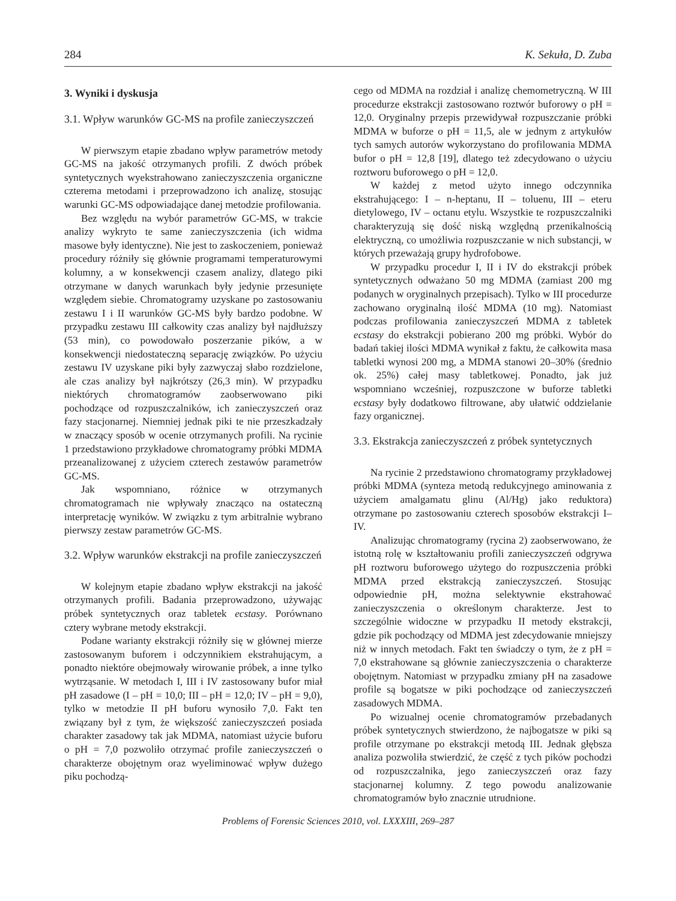284 K. Sekuła, D. Zuba
3. Wyniki i dyskusja
3.1. Wpływ warunków GC-MS na profile zanieczyszczeń
W pierwszym etapie zbadano wpływ parametrów metody GC-MS na jakość otrzymanych profili. Z dwóch próbek syntetycznych wyekstrahowano zanieczyszczenia organiczne czterema metodami i przeprowadzono ich analizę, stosując warunki GC-MS odpowiadające danej metodzie profilowania.
Bez względu na wybór parametrów GC-MS, w trakcie analizy wykryto te same zanieczyszczenia (ich widma masowe były identyczne). Nie jest to zaskoczeniem, ponieważ procedury różniły się głównie programami temperaturowymi kolumny, a w konsekwencji czasem analizy, dlatego piki otrzymane w danych warunkach były jedynie przesunięte względem siebie. Chromatogramy uzyskane po zastosowaniu zestawu I i II warunków GC-MS były bardzo podobne. W przypadku zestawu III całkowity czas analizy był najdłuższy (53 min), co powodowało poszerzanie pików, a w konsekwencji niedostateczną separację związków. Po użyciu zestawu IV uzyskane piki były zazwyczaj słabo rozdzielone, ale czas analizy był najkrótszy (26,3 min). W przypadku niektórych chromatogramów zaobserwowano piki pochodzące od rozpuszczalników, ich zanieczyszczeń oraz fazy stacjonarnej. Niemniej jednak piki te nie przeszkadzały w znaczący sposób w ocenie otrzymanych profili. Na rycinie 1 przedstawiono przykładowe chromatogramy próbki MDMA przeanalizowanej z użyciem czterech zestawów parametrów GC-MS.
Jak wspomniano, różnice w otrzymanych chromatogramach nie wpływały znacząco na ostateczną interpretację wyników. W związku z tym arbitralnie wybrano pierwszy zestaw parametrów GC-MS.
3.2. Wpływ warunków ekstrakcji na profile zanieczyszczeń
W kolejnym etapie zbadano wpływ ekstrakcji na jakość otrzymanych profili. Badania przeprowadzono, używając próbek syntetycznych oraz tabletek ecstasy. Porównano cztery wybrane metody ekstrakcji.
Podane warianty ekstrakcji różniły się w głównej mierze zastosowanym buforem i odczynnikiem ekstrahującym, a ponadto niektóre obejmowały wirowanie próbek, a inne tylko wytrząsanie. W metodach I, III i IV zastosowany bufor miał pH zasadowe (I – pH = 10,0; III – pH = 12,0; IV – pH = 9,0), tylko w metodzie II pH buforu wynosiło 7,0. Fakt ten związany był z tym, że większość zanieczyszczeń posiada charakter zasadowy tak jak MDMA, natomiast użycie buforu o pH = 7,0 pozwoliło otrzymać profile zanieczyszczeń o charakterze obojętnym oraz wyeliminować wpływ dużego piku pochodzą-
cego od MDMA na rozdział i analizę chemometryczną. W III procedurze ekstrakcji zastosowano roztwór buforowy o pH = 12,0. Oryginalny przepis przewidywał rozpuszczanie próbki MDMA w buforze o pH = 11,5, ale w jednym z artykułów tych samych autorów wykorzystano do profilowania MDMA bufor o pH = 12,8 [19], dlatego też zdecydowano o użyciu roztworu buforowego o pH = 12,0.
W każdej z metod użyto innego odczynnika ekstrahującego: I – n-heptanu, II – toluenu, III – eteru dietylowego, IV – octanu etylu. Wszystkie te rozpuszczalniki charakteryzują się dość niską względną przenikalnością elektryczną, co umożliwia rozpuszczanie w nich substancji, w których przeważają grupy hydrofobowe.
W przypadku procedur I, II i IV do ekstrakcji próbek syntetycznych odważano 50 mg MDMA (zamiast 200 mg podanych w oryginalnych przepisach). Tylko w III procedurze zachowano oryginalną ilość MDMA (10 mg). Natomiast podczas profilowania zanieczyszczeń MDMA z tabletek ecstasy do ekstrakcji pobierano 200 mg próbki. Wybór do badań takiej ilości MDMA wynikał z faktu, że całkowita masa tabletki wynosi 200 mg, a MDMA stanowi 20–30% (średnio ok. 25%) całej masy tabletkowej. Ponadto, jak już wspomniano wcześniej, rozpuszczone w buforze tabletki ecstasy były dodatkowo filtrowane, aby ułatwić oddzielanie fazy organicznej.
3.3. Ekstrakcja zanieczyszczeń z próbek syntetycznych
Na rycinie 2 przedstawiono chromatogramy przykładowej próbki MDMA (synteza metodą redukcyjnego aminowania z użyciem amalgamatu glinu (Al/Hg) jako reduktora) otrzymane po zastosowaniu czterech sposobów ekstrakcji I–IV.
Analizując chromatogramy (rycina 2) zaobserwowano, że istotną rolę w kształtowaniu profili zanieczyszczeń odgrywa pH roztworu buforowego użytego do rozpuszczenia próbki MDMA przed ekstrakcją zanieczyszczeń. Stosując odpowiednie pH, można selektywnie ekstrahować zanieczyszczenia o określonym charakterze. Jest to szczególnie widoczne w przypadku II metody ekstrakcji, gdzie pik pochodzący od MDMA jest zdecydowanie mniejszy niż w innych metodach. Fakt ten świadczy o tym, że z pH = 7,0 ekstrahowane są głównie zanieczyszczenia o charakterze obojętnym. Natomiast w przypadku zmiany pH na zasadowe profile są bogatsze w piki pochodzące od zanieczyszczeń zasadowych MDMA.
Po wizualnej ocenie chromatogramów przebadanych próbek syntetycznych stwierdzono, że najbogatsze w piki są profile otrzymane po ekstrakcji metodą III. Jednak głębsza analiza pozwoliła stwierdzić, że część z tych pików pochodzi od rozpuszczalnika, jego zanieczyszczeń oraz fazy stacjonarnej kolumny. Z tego powodu analizowanie chromatogramów było znacznie utrudnione.
Problems of Forensic Sciences 2010, vol. LXXXIII, 269–287